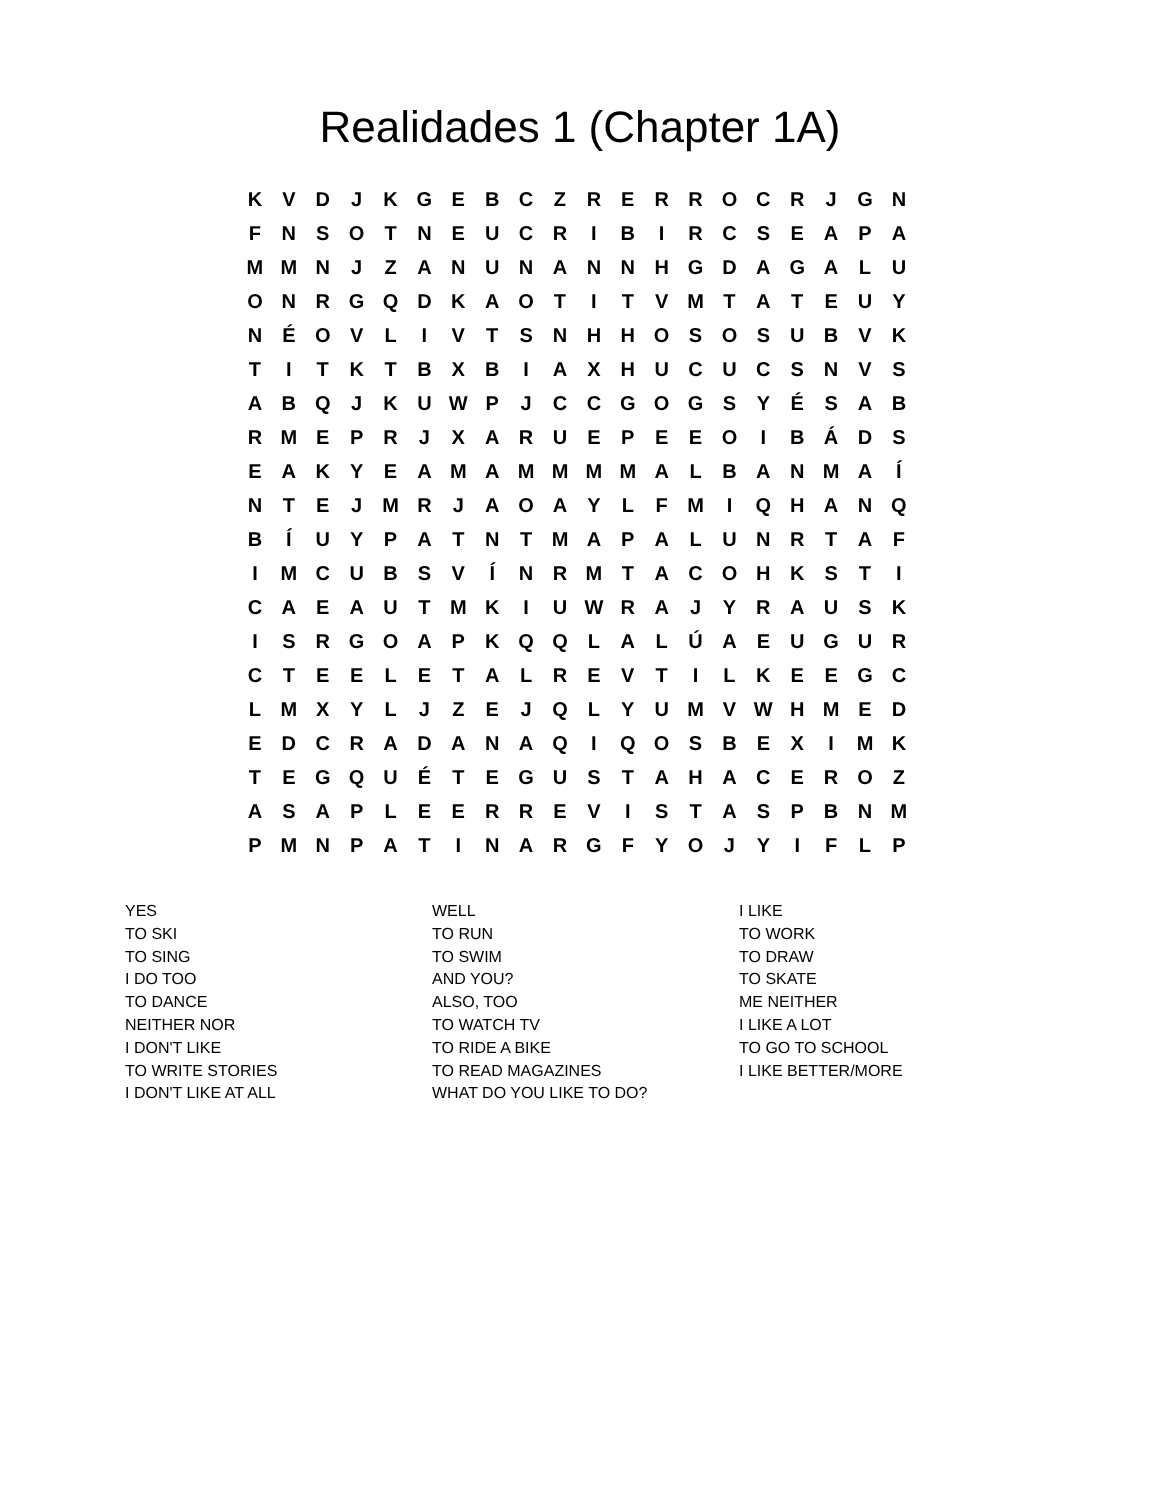Realidades 1 (Chapter 1A)
| K | V | D | J | K | G | E | B | C | Z | R | E | R | R | O | C | R | J | G | N |
| F | N | S | O | T | N | E | U | C | R | I | B | I | R | C | S | E | A | P | A |
| M | M | N | J | Z | A | N | U | N | A | N | N | H | G | D | A | G | A | L | U |
| O | N | R | G | Q | D | K | A | O | T | I | T | V | M | T | A | T | E | U | Y |
| N | É | O | V | L | I | V | T | S | N | H | H | O | S | O | S | U | B | V | K |
| T | I | T | K | T | B | X | B | I | A | X | H | U | C | U | C | S | N | V | S |
| A | B | Q | J | K | U | W | P | J | C | C | G | O | G | S | Y | É | S | A | B |
| R | M | E | P | R | J | X | A | R | U | E | P | E | E | O | I | B | Á | D | S |
| E | A | K | Y | E | A | M | A | M | M | M | M | A | L | B | A | N | M | A | Í |
| N | T | E | J | M | R | J | A | O | A | Y | L | F | M | I | Q | H | A | N | Q |
| B | Í | U | Y | P | A | T | N | T | M | A | P | A | L | U | N | R | T | A | F |
| I | M | C | U | B | S | V | Í | N | R | M | T | A | C | O | H | K | S | T | I |
| C | A | E | A | U | T | M | K | I | U | W | R | A | J | Y | R | A | U | S | K |
| I | S | R | G | O | A | P | K | Q | Q | L | A | L | Ú | A | E | U | G | U | R |
| C | T | E | E | L | E | T | A | L | R | E | V | T | I | L | K | E | E | G | C |
| L | M | X | Y | L | J | Z | E | J | Q | L | Y | U | M | V | W | H | M | E | D |
| E | D | C | R | A | D | A | N | A | Q | I | Q | O | S | B | E | X | I | M | K |
| T | E | G | Q | U | É | T | E | G | U | S | T | A | H | A | C | E | R | O | Z |
| A | S | A | P | L | E | E | R | R | E | V | I | S | T | A | S | P | B | N | M |
| P | M | N | P | A | T | I | N | A | R | G | F | Y | O | J | Y | I | F | L | P |
YES
TO SKI
TO SING
I DO TOO
TO DANCE
NEITHER NOR
I DON'T LIKE
TO WRITE STORIES
I DON'T LIKE AT ALL
WELL
TO RUN
TO SWIM
AND YOU?
ALSO, TOO
TO WATCH TV
TO RIDE A BIKE
TO READ MAGAZINES
WHAT DO YOU LIKE TO DO?
I LIKE
TO WORK
TO DRAW
TO SKATE
ME NEITHER
I LIKE A LOT
TO GO TO SCHOOL
I LIKE BETTER/MORE